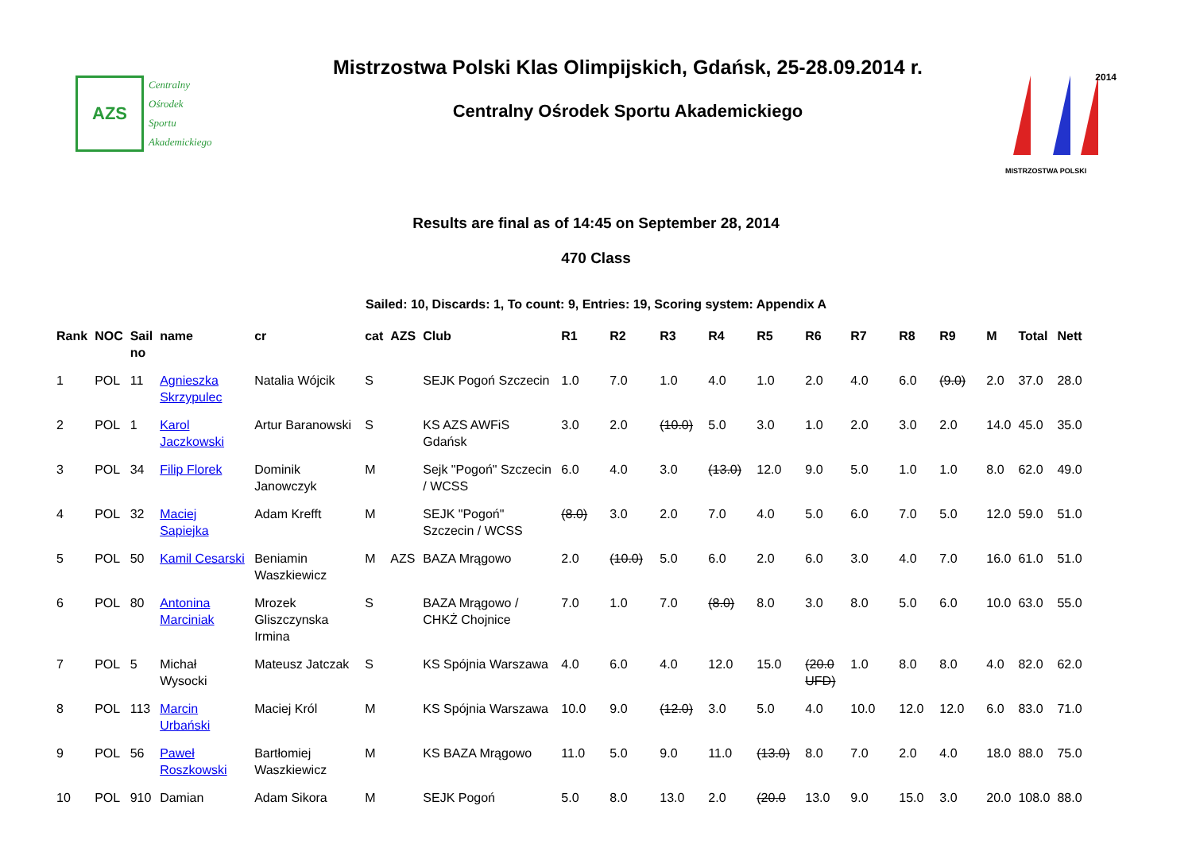AZS
Centralny
Ośrodek
Sportu
Akademickiego
Mistrzostwa Polski Klas Olimpijskich, Gdańsk, 25-28.09.2014 r.
Centralny Ośrodek Sportu Akademickiego
MISTRZOSTWA POLSKI
2014
Results are final as of 14:45 on September 28, 2014
470 Class
Sailed: 10, Discards: 1, To count: 9, Entries: 19, Scoring system: Appendix A
| Rank | NOC | Sail no | name | cr | cat | AZS | Club | R1 | R2 | R3 | R4 | R5 | R6 | R7 | R8 | R9 | M | Total | Nett |
| --- | --- | --- | --- | --- | --- | --- | --- | --- | --- | --- | --- | --- | --- | --- | --- | --- | --- | --- | --- |
| 1 | POL | 11 | Agnieszka Skrzypulec | Natalia Wójcik | S | | SEJK Pogoń Szczecin | 1.0 | 7.0 | 1.0 | 4.0 | 1.0 | 2.0 | 4.0 | 6.0 | (9.0) | 2.0 | 37.0 | 28.0 |
| 2 | POL | 1 | Karol Jaczkowski | Artur Baranowski | S | | KS AZS AWFiS Gdańsk | 3.0 | 2.0 | (10.0) | 5.0 | 3.0 | 1.0 | 2.0 | 3.0 | 2.0 | 14.0 | 45.0 | 35.0 |
| 3 | POL | 34 | Filip Florek | Dominik Janowczyk | M | | Sejk "Pogoń" Szczecin / WCSS | 6.0 | 4.0 | 3.0 | (13.0) | 12.0 | 9.0 | 5.0 | 1.0 | 1.0 | 8.0 | 62.0 | 49.0 |
| 4 | POL | 32 | Maciej Sapiejka | Adam Krefft | M | | SEJK "Pogoń" Szczecin / WCSS | (8.0) | 3.0 | 2.0 | 7.0 | 4.0 | 5.0 | 6.0 | 7.0 | 5.0 | 12.0 | 59.0 | 51.0 |
| 5 | POL | 50 | Kamil Cesarski | Beniamin Waszkiewicz | M | AZS | BAZA Mrągowo | 2.0 | (10.0) | 5.0 | 6.0 | 2.0 | 6.0 | 3.0 | 4.0 | 7.0 | 16.0 | 61.0 | 51.0 |
| 6 | POL | 80 | Antonina Marciniak | Mrozek Gliszczynska Irmina | S | | BAZA Mrągowo / CHKŻ Chojnice | 7.0 | 1.0 | 7.0 | (8.0) | 8.0 | 3.0 | 8.0 | 5.0 | 6.0 | 10.0 | 63.0 | 55.0 |
| 7 | POL | 5 | Michał Wysocki | Mateusz Jatczak | S | | KS Spójnia Warszawa | 4.0 | 6.0 | 4.0 | 12.0 | 15.0 | (20.0 UFD) | 1.0 | 8.0 | 8.0 | 4.0 | 82.0 | 62.0 |
| 8 | POL | 113 | Marcin Urbański | Maciej Król | M | | KS Spójnia Warszawa | 10.0 | 9.0 | (12.0) | 3.0 | 5.0 | 4.0 | 10.0 | 12.0 | 12.0 | 6.0 | 83.0 | 71.0 |
| 9 | POL | 56 | Paweł Roszkowski | Bartłomiej Waszkiewicz | M | | KS BAZA Mrągowo | 11.0 | 5.0 | 9.0 | 11.0 | (13.0) | 8.0 | 7.0 | 2.0 | 4.0 | 18.0 | 88.0 | 75.0 |
| 10 | POL | 910 | Damian | Adam Sikora | M | | SEJK Pogoń | 5.0 | 8.0 | 13.0 | 2.0 | (20.0 | 13.0 | 9.0 | 15.0 | 3.0 | 20.0 | 108.0 | 88.0 |